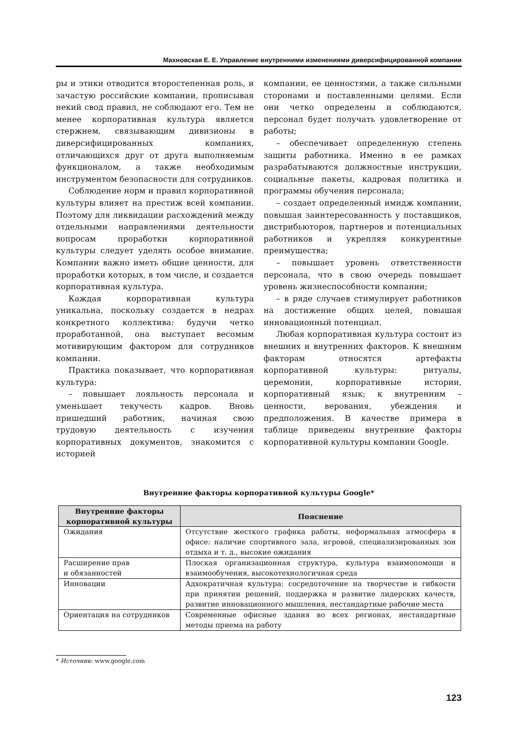Махновская Е. Е. Управление внутренними изменениями диверсифицированной компании
ры и этики отводится второстепенная роль, и зачастую российские компании, прописывая некий свод правил, не соблюдают его. Тем не менее корпоративная культура является стержнем, связывающим дивизионы в диверсифицированных компаниях, отличающихся друг от друга выполняемым функционалом, а также необходимым инструментом безопасности для сотрудников.
Соблюдение норм и правил корпоративной культуры влияет на престиж всей компании. Поэтому для ликвидации расхождений между отдельными направлениями деятельности вопросам проработки корпоративной культуры следует уделять особое внимание. Компании важно иметь общие ценности, для проработки которых, в том числе, и создается корпоративная культура.
Каждая корпоративная культура уникальна, поскольку создается в недрах конкретного коллектива: будучи четко проработанной, она выступает весомым мотивирующим фактором для сотрудников компании.
Практика показывает, что корпоративная культура:
– повышает лояльность персонала и уменьшает текучесть кадров. Вновь пришедший работник, начиная свою трудовую деятельность с изучения корпоративных документов, знакомится с историей
компании, ее ценностями, а также сильными сторонами и поставленными целями. Если они четко определены и соблюдаются, персонал будет получать удовлетворение от работы;
– обеспечивает определенную степень защиты работника. Именно в ее рамках разрабатываются должностные инструкции, социальные пакеты, кадровая политика и программы обучения персонала;
– создает определенный имидж компании, повышая заинтересованность у поставщиков, дистрибьюторов, партнеров и потенциальных работников и укрепляя конкурентные преимущества;
– повышает уровень ответственности персонала, что в свою очередь повышает уровень жизнеспособности компании;
– в ряде случаев стимулирует работников на достижение общих целей, повышая инновационный потенциал.
Любая корпоративная культура состоит из внешних и внутренних факторов. К внешним факторам относятся артефакты корпоративной культуры: ритуалы, церемонии, корпоративные истории, корпоративный язык; к внутренним – ценности, верования, убеждения и предположения. В качестве примера в таблице приведены внутренние факторы корпоративной культуры компании Google.
Внутренние факторы корпоративной культуры Google*
| Внутренние факторы корпоративной культуры | Пояснение |
| --- | --- |
| Ожидания | Отсутствие жесткого графика работы, неформальная атмосфера в офисе: наличие спортивного зала, игровой, специализированных зон отдыха и т. д., высокие ожидания |
| Расширение прав и обязанностей | Плоская организационная структура, культура взаимопомощи и взаимообучения, высокотехнологичная среда |
| Инновации | Адхократичная культура: сосредоточение на творчестве и гибкости при принятии решений, поддержка и развитие лидерских качеств, развитие инновационного мышления, нестандартные рабочие места |
| Ориентация на сотрудников | Современные офисные здания во всех регионах, нестандартные методы приема на работу |
* Источник: www.google.com
123